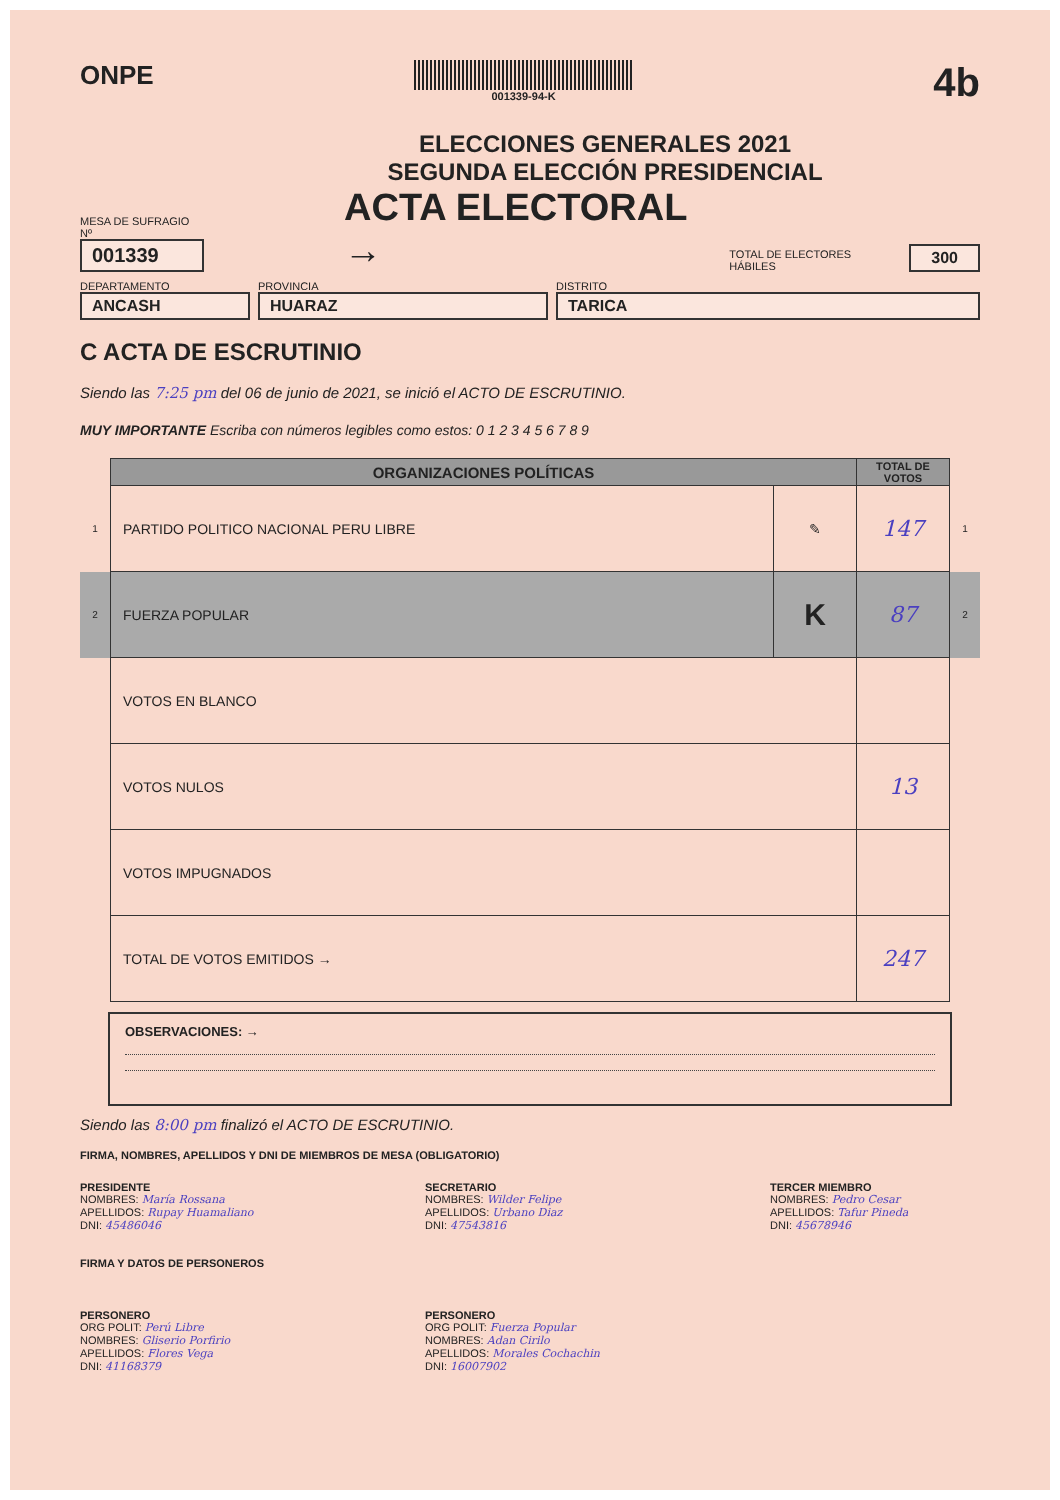ONPE
001339-94-K
4b
ELECCIONES GENERALES 2021
SEGUNDA ELECCIÓN PRESIDENCIAL
MESA DE SUFRAGIO Nº
001339
ACTA ELECTORAL →
TOTAL DE ELECTORES HÁBILES
300
DEPARTAMENTO
ANCASH
PROVINCIA
HUARAZ
DISTRITO
TARICA
C ACTA DE ESCRUTINIO
Siendo las 7:25 pm del 06 de junio de 2021, se inició el ACTO DE ESCRUTINIO.
MUY IMPORTANTE Escriba con números legibles como estos: 0 1 2 3 4 5 6 7 8 9
| | ORGANIZACIONES POLÍTICAS | | TOTAL DE VOTOS | |
| 1 | PARTIDO POLITICO NACIONAL PERU LIBRE | ✎ | 147 | 1 |
| 2 | FUERZA POPULAR | K | 87 | 2 |
| | VOTOS EN BLANCO | | | |
| | VOTOS NULOS | | 13 | |
| | VOTOS IMPUGNADOS | | | |
| | TOTAL DE VOTOS EMITIDOS → | | 247 | |
OBSERVACIONES: →
Siendo las 8:00 pm finalizó el ACTO DE ESCRUTINIO.
FIRMA, NOMBRES, APELLIDOS Y DNI DE MIEMBROS DE MESA (OBLIGATORIO)
PRESIDENTE
NOMBRES: María Rossana
APELLIDOS: Rupay Huamaliano
DNI: 45486046
SECRETARIO
NOMBRES: Wilder Felipe
APELLIDOS: Urbano Diaz
DNI: 47543816
TERCER MIEMBRO
NOMBRES: Pedro Cesar
APELLIDOS: Tafur Pineda
DNI: 45678946
FIRMA Y DATOS DE PERSONEROS
PERSONERO
ORG POLIT: Perú Libre
NOMBRES: Gliserio Porfirio
APELLIDOS: Flores Vega
DNI: 41168379
PERSONERO
ORG POLIT: Fuerza Popular
NOMBRES: Adan Cirilo
APELLIDOS: Morales Cochachin
DNI: 16007902